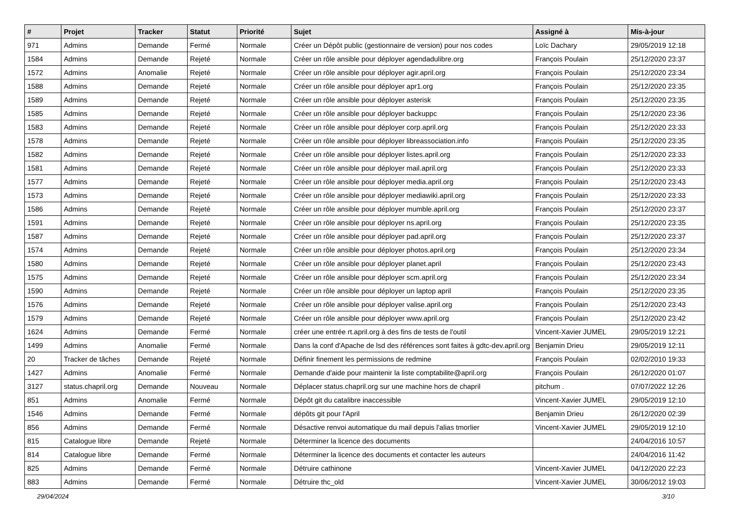| # | Projet | Tracker | Statut | Priorité | Sujet | Assigné à | Mis-à-jour |
| --- | --- | --- | --- | --- | --- | --- | --- |
| 971 | Admins | Demande | Fermé | Normale | Créer un Dépôt public (gestionnaire de version) pour nos codes | Loïc Dachary | 29/05/2019 12:18 |
| 1584 | Admins | Demande | Rejeté | Normale | Créer un rôle ansible pour déployer agendadulibre.org | François Poulain | 25/12/2020 23:37 |
| 1572 | Admins | Anomalie | Rejeté | Normale | Créer un rôle ansible pour déployer agir.april.org | François Poulain | 25/12/2020 23:34 |
| 1588 | Admins | Demande | Rejeté | Normale | Créer un rôle ansible pour déployer apr1.org | François Poulain | 25/12/2020 23:35 |
| 1589 | Admins | Demande | Rejeté | Normale | Créer un rôle ansible pour déployer asterisk | François Poulain | 25/12/2020 23:35 |
| 1585 | Admins | Demande | Rejeté | Normale | Créer un rôle ansible pour déployer backuppc | François Poulain | 25/12/2020 23:36 |
| 1583 | Admins | Demande | Rejeté | Normale | Créer un rôle ansible pour déployer corp.april.org | François Poulain | 25/12/2020 23:33 |
| 1578 | Admins | Demande | Rejeté | Normale | Créer un rôle ansible pour déployer libreassociation.info | François Poulain | 25/12/2020 23:35 |
| 1582 | Admins | Demande | Rejeté | Normale | Créer un rôle ansible pour déployer listes.april.org | François Poulain | 25/12/2020 23:33 |
| 1581 | Admins | Demande | Rejeté | Normale | Créer un rôle ansible pour déployer mail.april.org | François Poulain | 25/12/2020 23:33 |
| 1577 | Admins | Demande | Rejeté | Normale | Créer un rôle ansible pour déployer media.april.org | François Poulain | 25/12/2020 23:43 |
| 1573 | Admins | Demande | Rejeté | Normale | Créer un rôle ansible pour déployer mediawiki.april.org | François Poulain | 25/12/2020 23:33 |
| 1586 | Admins | Demande | Rejeté | Normale | Créer un rôle ansible pour déployer mumble.april.org | François Poulain | 25/12/2020 23:37 |
| 1591 | Admins | Demande | Rejeté | Normale | Créer un rôle ansible pour déployer ns.april.org | François Poulain | 25/12/2020 23:35 |
| 1587 | Admins | Demande | Rejeté | Normale | Créer un rôle ansible pour déployer pad.april.org | François Poulain | 25/12/2020 23:37 |
| 1574 | Admins | Demande | Rejeté | Normale | Créer un rôle ansible pour déployer photos.april.org | François Poulain | 25/12/2020 23:34 |
| 1580 | Admins | Demande | Rejeté | Normale | Créer un rôle ansible pour déployer planet.april | François Poulain | 25/12/2020 23:43 |
| 1575 | Admins | Demande | Rejeté | Normale | Créer un rôle ansible pour déployer scm.april.org | François Poulain | 25/12/2020 23:34 |
| 1590 | Admins | Demande | Rejeté | Normale | Créer un rôle ansible pour déployer un laptop april | François Poulain | 25/12/2020 23:35 |
| 1576 | Admins | Demande | Rejeté | Normale | Créer un rôle ansible pour déployer valise.april.org | François Poulain | 25/12/2020 23:43 |
| 1579 | Admins | Demande | Rejeté | Normale | Créer un rôle ansible pour déployer www.april.org | François Poulain | 25/12/2020 23:42 |
| 1624 | Admins | Demande | Fermé | Normale | créer une entrée rt.april.org à des fins de tests de l'outil | Vincent-Xavier JUMEL | 29/05/2019 12:21 |
| 1499 | Admins | Anomalie | Fermé | Normale | Dans la conf d'Apache de lsd des références sont faites à gdtc-dev.april.org | Benjamin Drieu | 29/05/2019 12:11 |
| 20 | Tracker de tâches | Demande | Rejeté | Normale | Définir finement les permissions de redmine | François Poulain | 02/02/2010 19:33 |
| 1427 | Admins | Anomalie | Fermé | Normale | Demande d'aide pour maintenir la liste comptabilite@april.org | François Poulain | 26/12/2020 01:07 |
| 3127 | status.chapril.org | Demande | Nouveau | Normale | Déplacer status.chapril.org sur une machine hors de chapril | pitchum . | 07/07/2022 12:26 |
| 851 | Admins | Anomalie | Fermé | Normale | Dépôt git du catalibre inaccessible | Vincent-Xavier JUMEL | 29/05/2019 12:10 |
| 1546 | Admins | Demande | Fermé | Normale | dépôts git pour l'April | Benjamin Drieu | 26/12/2020 02:39 |
| 856 | Admins | Demande | Fermé | Normale | Désactive renvoi automatique du mail depuis l'alias tmorlier | Vincent-Xavier JUMEL | 29/05/2019 12:10 |
| 815 | Catalogue libre | Demande | Rejeté | Normale | Déterminer la licence des documents | | 24/04/2016 10:57 |
| 814 | Catalogue libre | Demande | Fermé | Normale | Déterminer la licence des documents et contacter les auteurs | | 24/04/2016 11:42 |
| 825 | Admins | Demande | Fermé | Normale | Détruire cathinone | Vincent-Xavier JUMEL | 04/12/2020 22:23 |
| 883 | Admins | Demande | Fermé | Normale | Détruire thc_old | Vincent-Xavier JUMEL | 30/06/2012 19:03 |
29/04/2024 3/10